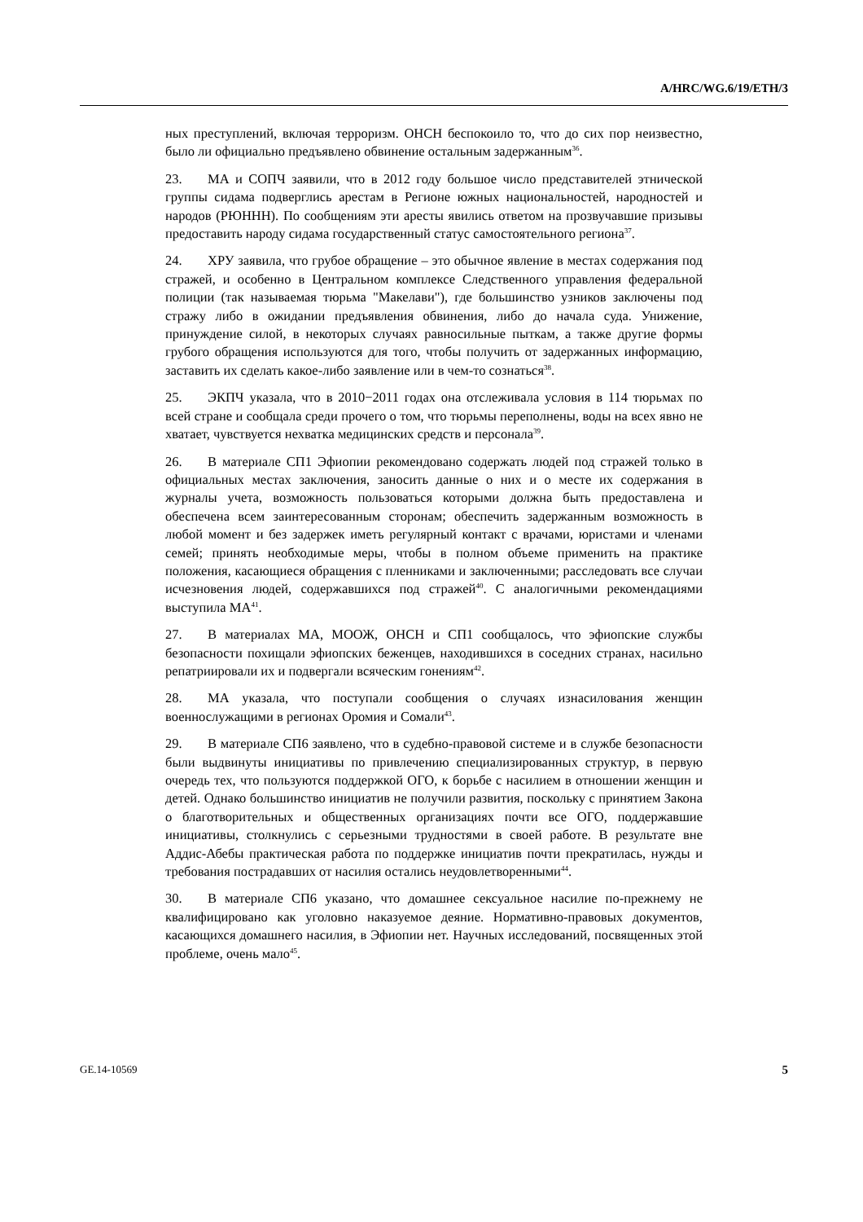A/HRC/WG.6/19/ETH/3
ных преступлений, включая терроризм. ОНСН беспокоило то, что до сих пор неизвестно, было ли официально предъявлено обвинение остальным задержанным<sup>36</sup>.
23. МА и СОПЧ заявили, что в 2012 году большое число представителей этнической группы сидама подверглись арестам в Регионе южных национальностей, народностей и народов (РЮННН). По сообщениям эти аресты явились ответом на прозвучавшие призывы предоставить народу сидама государственный статус самостоятельного региона<sup>37</sup>.
24. ХРУ заявила, что грубое обращение – это обычное явление в местах содержания под стражей, и особенно в Центральном комплексе Следственного управления федеральной полиции (так называемая тюрьма "Макелави"), где большинство узников заключены под стражу либо в ожидании предъявления обвинения, либо до начала суда. Унижение, принуждение силой, в некоторых случаях равносильные пыткам, а также другие формы грубого обращения используются для того, чтобы получить от задержанных информацию, заставить их сделать какое-либо заявление или в чем-то сознаться<sup>38</sup>.
25. ЭКПЧ указала, что в 2010−2011 годах она отслеживала условия в 114 тюрьмах по всей стране и сообщала среди прочего о том, что тюрьмы переполнены, воды на всех явно не хватает, чувствуется нехватка медицинских средств и персонала<sup>39</sup>.
26. В материале СП1 Эфиопии рекомендовано содержать людей под стражей только в официальных местах заключения, заносить данные о них и о месте их содержания в журналы учета, возможность пользоваться которыми должна быть предоставлена и обеспечена всем заинтересованным сторонам; обеспечить задержанным возможность в любой момент и без задержек иметь регулярный контакт с врачами, юристами и членами семей; принять необходимые меры, чтобы в полном объеме применить на практике положения, касающиеся обращения с пленниками и заключенными; расследовать все случаи исчезновения людей, содержавшихся под стражей<sup>40</sup>. С аналогичными рекомендациями выступила МА<sup>41</sup>.
27. В материалах МА, МООЖ, ОНСН и СП1 сообщалось, что эфиопские службы безопасности похищали эфиопских беженцев, находившихся в соседних странах, насильно репатриировали их и подвергали всяческим гонениям<sup>42</sup>.
28. МА указала, что поступали сообщения о случаях изнасилования женщин военнослужащими в регионах Оромия и Сомали<sup>43</sup>.
29. В материале СП6 заявлено, что в судебно-правовой системе и в службе безопасности были выдвинуты инициативы по привлечению специализированных структур, в первую очередь тех, что пользуются поддержкой ОГО, к борьбе с насилием в отношении женщин и детей. Однако большинство инициатив не получили развития, поскольку с принятием Закона о благотворительных и общественных организациях почти все ОГО, поддержавшие инициативы, столкнулись с серьезными трудностями в своей работе. В результате вне Аддис-Абебы практическая работа по поддержке инициатив почти прекратилась, нужды и требования пострадавших от насилия остались неудовлетворенными<sup>44</sup>.
30. В материале СП6 указано, что домашнее сексуальное насилие по-прежнему не квалифицировано как уголовно наказуемое деяние. Нормативно-правовых документов, касающихся домашнего насилия, в Эфиопии нет. Научных исследований, посвященных этой проблеме, очень мало<sup>45</sup>.
GE.14-10569 5